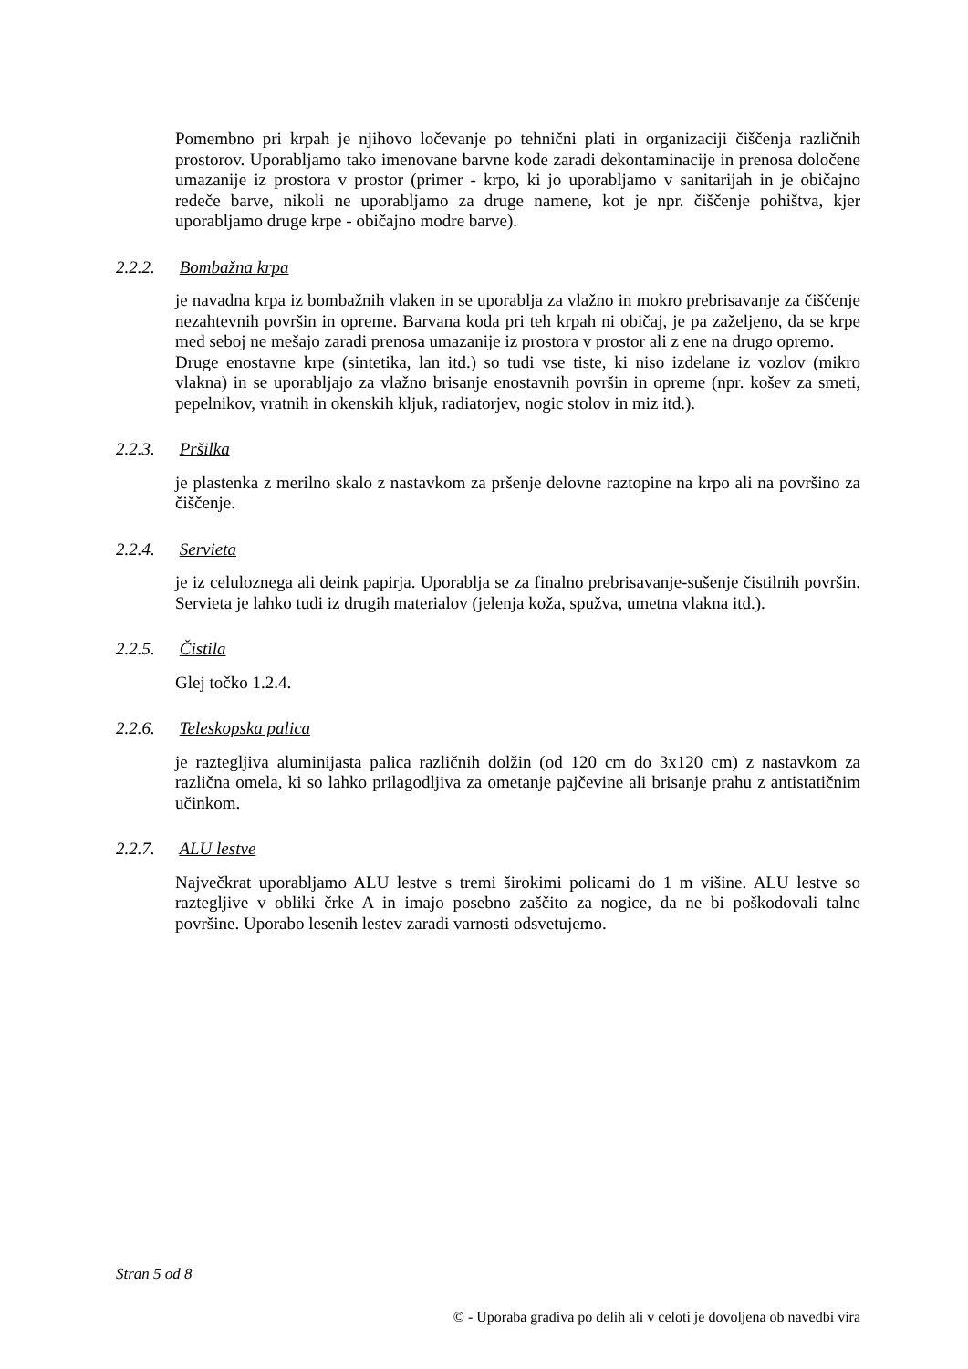Pomembno pri krpah je njihovo ločevanje po tehnični plati in organizaciji čiščenja različnih prostorov. Uporabljamo tako imenovane barvne kode zaradi dekontaminacije in prenosa določene umazanije iz prostora v prostor (primer - krpo, ki jo uporabljamo v sanitarijah in je običajno redeče barve, nikoli ne uporabljamo za druge namene, kot je npr. čiščenje pohištva, kjer uporabljamo druge krpe - običajno modre barve).
2.2.2. Bombažna krpa
je navadna krpa iz bombažnih vlaken in se uporablja za vlažno in mokro prebrisavanje za čiščenje nezahtevnih površin in opreme. Barvana koda pri teh krpah ni običaj, je pa zaželjeno, da se krpe med seboj ne mešajo zaradi prenosa umazanije iz prostora v prostor ali z ene na drugo opremo.
Druge enostavne krpe (sintetika, lan itd.) so tudi vse tiste, ki niso izdelane iz vozlov (mikro vlakna) in se uporabljajo za vlažno brisanje enostavnih površin in opreme (npr. košev za smeti, pepelnikov, vratnih in okenskih kljuk, radiatorjev, nogic stolov in miz itd.).
2.2.3. Pršilka
je plastenka z merilno skalo z nastavkom za pršenje delovne raztopine na krpo ali na površino za čiščenje.
2.2.4. Servieta
je iz celuloznega ali deink papirja. Uporablja se za finalno prebrisavanje-sušenje čistilnih površin. Servieta je lahko tudi iz drugih materialov (jelenja koža, spužva, umetna vlakna itd.).
2.2.5. Čistila
Glej točko 1.2.4.
2.2.6. Teleskopska palica
je raztegljiva aluminijasta palica različnih dolžin (od 120 cm do 3x120 cm) z nastavkom za različna omela, ki so lahko prilagodljiva za ometanje pajčevine ali brisanje prahu z antistatičnim učinkom.
2.2.7. ALU lestve
Največkrat uporabljamo ALU lestve s tremi širokimi policami do 1 m višine. ALU lestve so raztegljive v obliki črke A in imajo posebno zaščito za nogice, da ne bi poškodovali talne površine. Uporabo lesenih lestev zaradi varnosti odsvetujemo.
Stran 5 od 8
© - Uporaba gradiva po delih ali v celoti je dovoljena ob navedbi vira